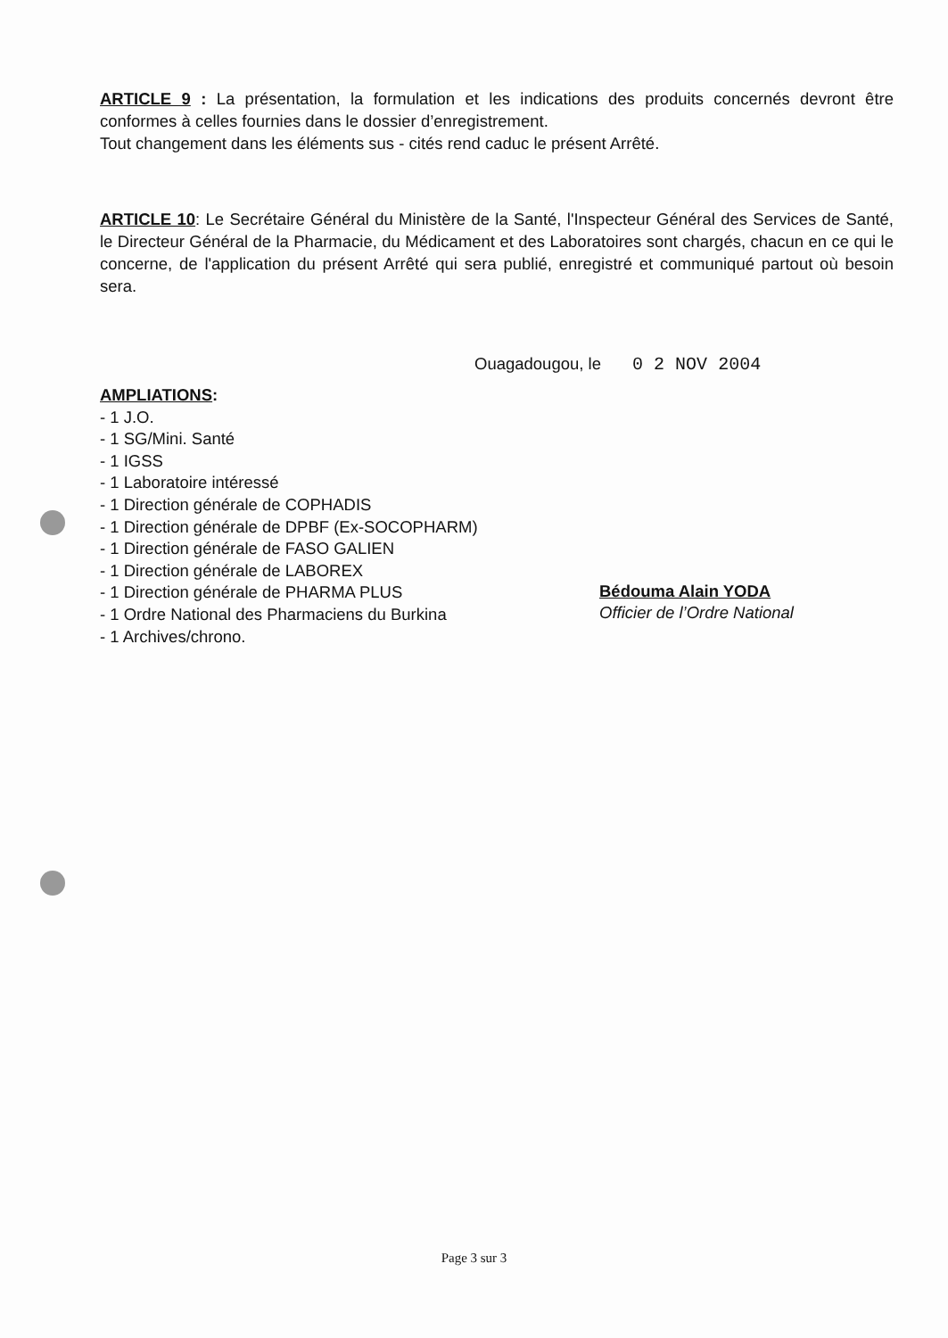ARTICLE 9 : La présentation, la formulation et les indications des produits concernés devront être conformes à celles fournies dans le dossier d’enregistrement.
Tout changement dans les éléments sus - cités rend caduc le présent Arrêté.
ARTICLE 10: Le Secrétaire Général du Ministère de la Santé, l'Inspecteur Général des Services de Santé, le Directeur Général de la Pharmacie, du Médicament et des Laboratoires sont chargés, chacun en ce qui le concerne, de l'application du présent Arrêté qui sera publié, enregistré et communiqué partout où besoin sera.
Ouagadougou, le 0 2 NOV 2004
AMPLIATIONS:
- 1 J.O.
- 1 SG/Mini. Santé
- 1 IGSS
- 1 Laboratoire intéressé
- 1 Direction générale de COPHADIS
- 1 Direction générale de DPBF (Ex-SOCOPHARM)
- 1 Direction générale de FASO GALIEN
- 1 Direction générale de LABOREX
- 1 Direction générale de PHARMA PLUS
- 1 Ordre National des Pharmaciens du Burkina
- 1 Archives/chrono.
Bédouma Alain YODA
Officier de l’Ordre National
Page 3 sur 3